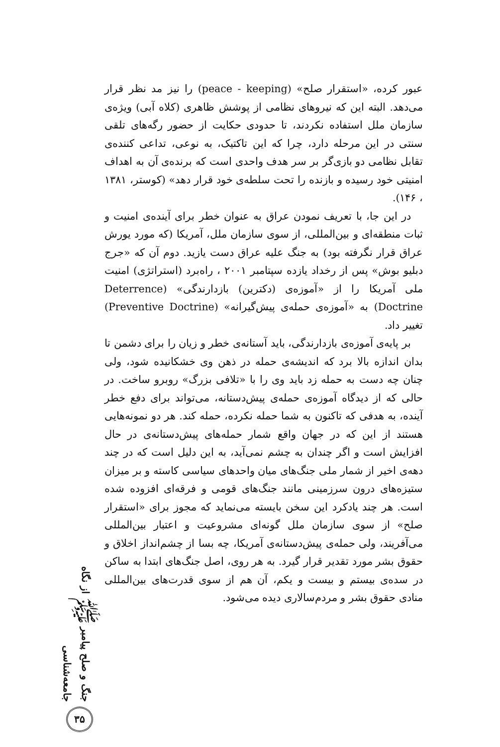عبور کرده، «استقرار صلح» (peace - keeping) را نیز مد نظر قرار می‌دهد. البته این که نیروهای نظامی از پوشش ظاهری (کلاه آبی) ویژه‌ی سازمان ملل استفاده نکردند، تا حدودی حکایت از حضور رگه‌های تلقی سنتی در این مرحله دارد، چرا که این تاکتیک، به نوعی، تداعی کننده‌ی تقابل نظامی دو بازی‌گر بر سر هدف واحدی است که برنده‌ی آن به اهداف امنیتی خود رسیده و بازنده را تحت سلطه‌ی خود قرار دهد» (کوستر، ۱۳۸۱ ، ۱۴۶).
در این جا، با تعریف نمودن عراق به عنوان خطر برای آینده‌ی امنیت و ثبات منطقه‌ای و بین‌المللی، از سوی سازمان ملل، آمریکا (که مورد یورش عراق قرار نگرفته بود) به جنگ علیه عراق دست یازید. دوم آن که «جرج دبلیو بوش» پس از رخداد یازده سپتامبر ۲۰۰۱ ، راه‌برد (استراتژی) امنیت ملی آمریکا را از «آموزه‌ی (دکترین) بازدارندگی» (Deterrence Doctrine) به «آموزه‌ی حمله‌ی پیش‌گیرانه» (Preventive Doctrine) تغییر داد.
بر پایه‌ی آموزه‌ی بازدارندگی، باید آستانه‌ی خطر و زیان را برای دشمن تا بدان اندازه بالا برد که اندیشه‌ی حمله در ذهن وی خشکانیده شود، ولی چنان چه دست به حمله زد باید وی را با «تلافی بزرگ» روبرو ساخت. در حالی که از دیدگاه آموزه‌ی حمله‌ی پیش‌دستانه، می‌تواند برای دفع خطر آینده، به هدفی که تاکنون به شما حمله نکرده، حمله کند. هر دو نمونه‌هایی هستند از این که در جهان واقع شمار حمله‌های پیش‌دستانه‌ی در حال افزایش است و اگر چندان به چشم نمی‌آید، به این دلیل است که در چند دهه‌ی اخیر از شمار ملی جنگ‌های میان واحدهای سیاسی کاسته و بر میزان ستیزه‌های درون سرزمینی مانند جنگ‌های قومی و فرقه‌ای افزوده شده است. هر چند یادکرد این سخن بایسته می‌نماید که مجوز برای «استقرار صلح» از سوی سازمان ملل گونه‌ای مشروعیت و اعتبار بین‌المللی می‌آفریند، ولی حمله‌ی پیش‌دستانه‌ی آمریکا، چه بسا از چشم‌انداز اخلاق و حقوق بشر مورد تقدیر قرار گیرد. به هر روی، اصل جنگ‌های ابتدا به ساکن در سده‌ی بیستم و بیست و یکم، آن هم از سوی قدرت‌های بین‌المللی منادی حقوق بشر و مردم‌سالاری دیده می‌شود.
جنگ و صلح پیامبر ﷺ از نگاه جامعه‌شناسی
۳۵